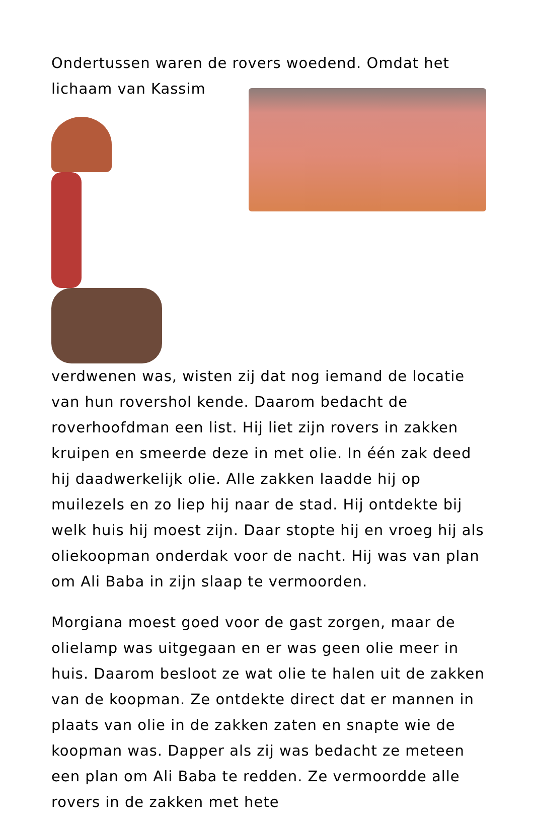Ondertussen waren de rovers woedend. Omdat het lichaam van Kassim
verdwenen was, wisten zij dat nog iemand de locatie van hun rovershol kende. Daarom bedacht de roverhoofdman een list. Hij liet zijn rovers in zakken kruipen en smeerde deze in met olie. In één zak deed hij daadwerkelijk olie. Alle zakken laadde hij op muilezels en zo liep hij naar de stad. Hij ontdekte bij welk huis hij moest zijn. Daar stopte hij en vroeg hij als oliekoopman onderdak voor de nacht. Hij was van plan om Ali Baba in zijn slaap te vermoorden.
Morgiana moest goed voor de gast zorgen, maar de olielamp was uitgegaan en er was geen olie meer in huis. Daarom besloot ze wat olie te halen uit de zakken van de koopman. Ze ontdekte direct dat er mannen in plaats van olie in de zakken zaten en snapte wie de koopman was. Dapper als zij was bedacht ze meteen een plan om Ali Baba te redden. Ze vermoordde alle rovers in de zakken met hete